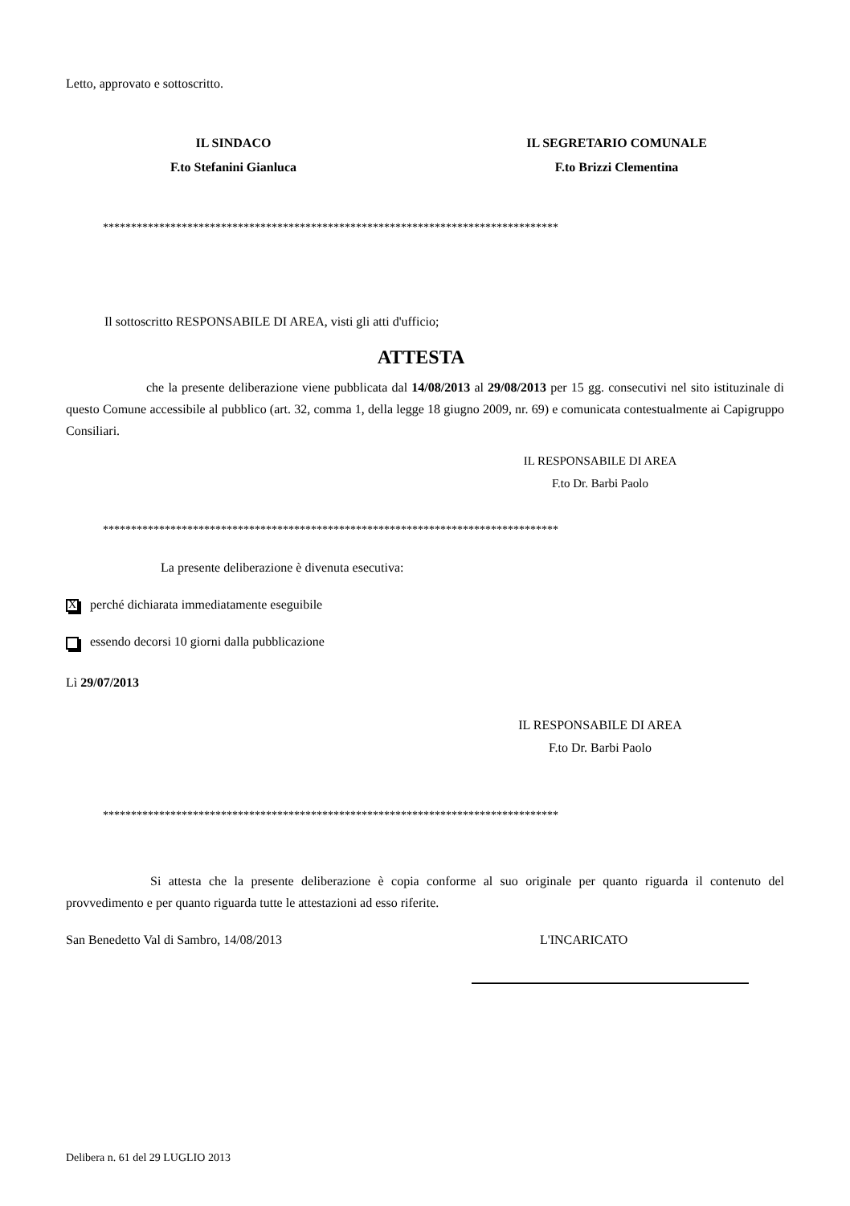Letto, approvato e sottoscritto.
IL SINDACO
F.to Stefanini Gianluca
IL SEGRETARIO COMUNALE
F.to Brizzi Clementina
*********************************************************************************
Il sottoscritto RESPONSABILE DI AREA, visti gli atti d'ufficio;
ATTESTA
che la presente deliberazione viene pubblicata dal 14/08/2013 al 29/08/2013 per 15 gg. consecutivi nel sito istituzinale di questo Comune accessibile al pubblico (art. 32, comma 1, della legge 18 giugno 2009, nr. 69) e comunicata contestualmente ai Capigruppo Consiliari.
IL RESPONSABILE DI AREA
F.to Dr. Barbi Paolo
*********************************************************************************
La presente deliberazione è divenuta esecutiva:
Xperché dichiarata immediatamente eseguibile
essendo decorsi 10 giorni dalla pubblicazione
Lì 29/07/2013
IL RESPONSABILE DI AREA
F.to Dr. Barbi Paolo
*********************************************************************************
Si attesta che la presente deliberazione è copia conforme al suo originale per quanto riguarda il contenuto del provvedimento e per quanto riguarda tutte le attestazioni ad esso riferite.
San Benedetto Val di Sambro, 14/08/2013 L'INCARICATO
Delibera n. 61 del 29 LUGLIO 2013